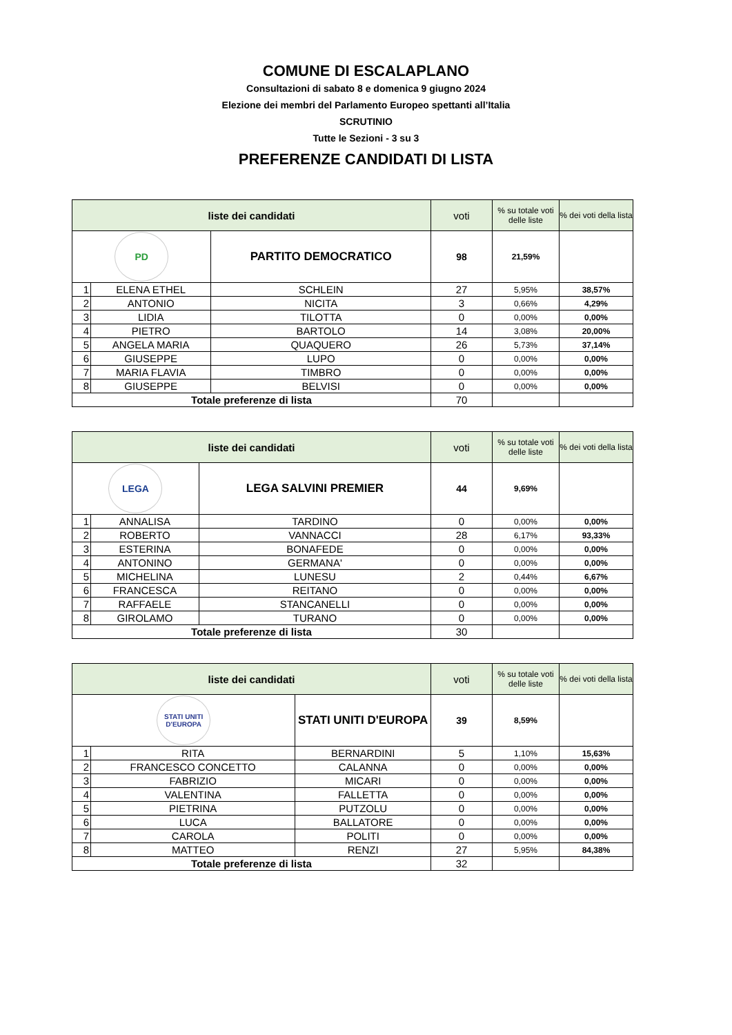COMUNE DI ESCALAPLANO
Consultazioni di sabato 8 e domenica 9 giugno 2024
Elezione dei membri del Parlamento Europeo spettanti all’Italia
SCRUTINIO
Tutte le Sezioni - 3 su 3
PREFERENZE CANDIDATI DI LISTA
| liste dei candidati | | | | voti | % su totale voti delle liste | % dei voti della lista |
| --- | --- | --- | --- | --- | --- | --- |
| PD | | PARTITO DEMOCRATICO | | 98 | 21,59% | |
| 1 | ELENA ETHEL | | SCHLEIN | 27 | 5,95% | 38,57% |
| 2 | ANTONIO | | NICITA | 3 | 0,66% | 4,29% |
| 3 | LIDIA | | TILOTTA | 0 | 0,00% | 0,00% |
| 4 | PIETRO | | BARTOLO | 14 | 3,08% | 20,00% |
| 5 | ANGELA MARIA | | QUAQUERO | 26 | 5,73% | 37,14% |
| 6 | GIUSEPPE | | LUPO | 0 | 0,00% | 0,00% |
| 7 | MARIA FLAVIA | | TIMBRO | 0 | 0,00% | 0,00% |
| 8 | GIUSEPPE | | BELVISI | 0 | 0,00% | 0,00% |
| Totale preferenze di lista | | | | 70 | | |
| liste dei candidati | | | | voti | % su totale voti delle liste | % dei voti della lista |
| --- | --- | --- | --- | --- | --- | --- |
| LEGA | | LEGA SALVINI PREMIER | | 44 | 9,69% | |
| 1 | ANNALISA | | TARDINO | 0 | 0,00% | 0,00% |
| 2 | ROBERTO | | VANNACCI | 28 | 6,17% | 93,33% |
| 3 | ESTERINA | | BONAFEDE | 0 | 0,00% | 0,00% |
| 4 | ANTONINO | | GERMANA' | 0 | 0,00% | 0,00% |
| 5 | MICHELINA | | LUNESU | 2 | 0,44% | 6,67% |
| 6 | FRANCESCA | | REITANO | 0 | 0,00% | 0,00% |
| 7 | RAFFAELE | | STANCANELLI | 0 | 0,00% | 0,00% |
| 8 | GIROLAMO | | TURANO | 0 | 0,00% | 0,00% |
| Totale preferenze di lista | | | | 30 | | |
| liste dei candidati | | | | voti | % su totale voti delle liste | % dei voti della lista |
| --- | --- | --- | --- | --- | --- | --- |
| STATI UNITI D'EUROPA | | STATI UNITI D'EUROPA | | 39 | 8,59% | |
| 1 | RITA | | BERNARDINI | 5 | 1,10% | 15,63% |
| 2 | FRANCESCO CONCETTO | | CALANNA | 0 | 0,00% | 0,00% |
| 3 | FABRIZIO | | MICARI | 0 | 0,00% | 0,00% |
| 4 | VALENTINA | | FALLETTA | 0 | 0,00% | 0,00% |
| 5 | PIETRINA | | PUTZOLU | 0 | 0,00% | 0,00% |
| 6 | LUCA | | BALLATORE | 0 | 0,00% | 0,00% |
| 7 | CAROLA | | POLITI | 0 | 0,00% | 0,00% |
| 8 | MATTEO | | RENZI | 27 | 5,95% | 84,38% |
| Totale preferenze di lista | | | | 32 | | |